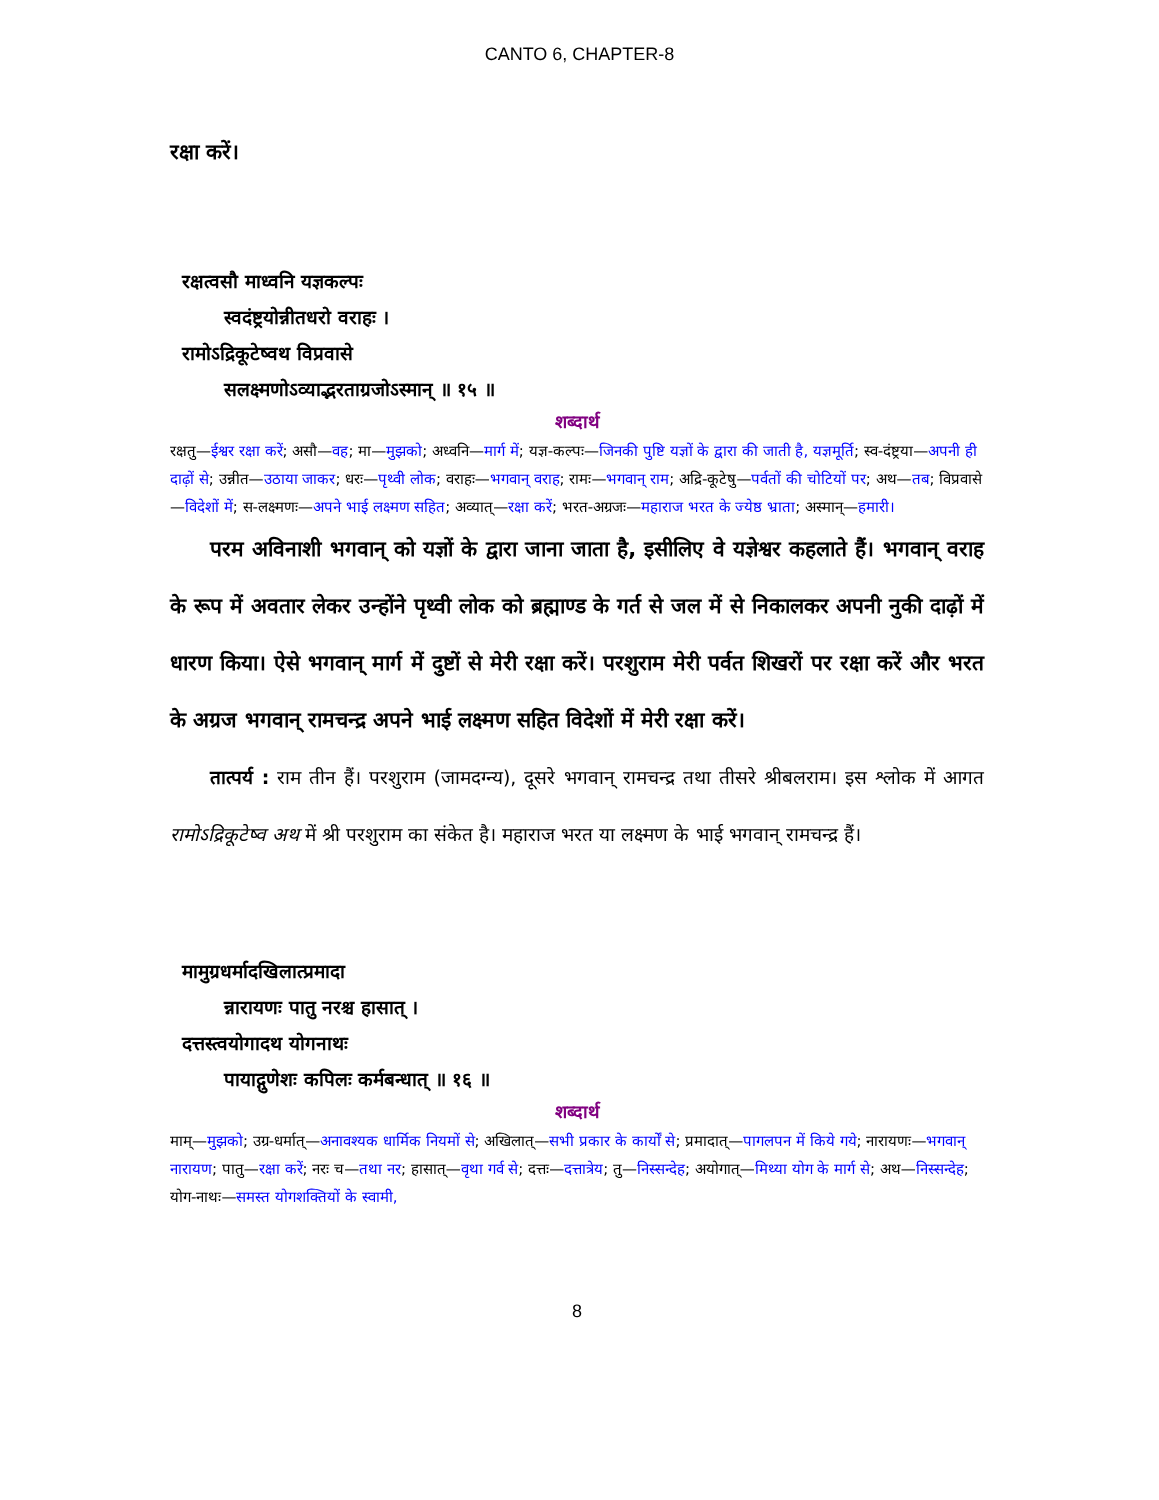CANTO 6, CHAPTER-8
रक्षा करें।
रक्षत्वसौ माध्वनि यज्ञकल्पः
स्वदंष्ट्रयोन्नीतधरो वराहः ।
रामोऽद्रिकूटेष्वथ विप्रवासे
सलक्ष्मणोऽव्याद्भरताग्रजोऽस्मान् ॥ १५ ॥
शब्दार्थ
रक्षतु—ईश्वर रक्षा करें; असौ—वह; मा—मुझको; अध्वनि—मार्ग में; यज्ञ-कल्पः—जिनकी पुष्टि यज्ञों के द्वारा की जाती है, यज्ञमूर्ति; स्व-दंष्ट्रया—अपनी ही दाढ़ों से; उन्नीत—उठाया जाकर; धरः—पृथ्वी लोक; वराहः—भगवान् वराह; रामः—भगवान् राम; अद्रि-कूटेषु—पर्वतों की चोटियों पर; अथ—तब; विप्रवासे—विदेशों में; स-लक्ष्मणः—अपने भाई लक्ष्मण सहित; अव्यात्—रक्षा करें; भरत-अग्रजः—महाराज भरत के ज्येष्ठ भ्राता; अस्मान्—हमारी।
परम अविनाशी भगवान् को यज्ञों के द्वारा जाना जाता है, इसीलिए वे यज्ञेश्वर कहलाते हैं। भगवान् वराह के रूप में अवतार लेकर उन्होंने पृथ्वी लोक को ब्रह्माण्ड के गर्त से जल में से निकालकर अपनी नुकी दाढ़ों में धारण किया। ऐसे भगवान् मार्ग में दुष्टों से मेरी रक्षा करें। परशुराम मेरी पर्वत शिखरों पर रक्षा करें और भरत के अग्रज भगवान् रामचन्द्र अपने भाई लक्ष्मण सहित विदेशों में मेरी रक्षा करें।
तात्पर्य : राम तीन हैं। परशुराम (जामदग्न्य), दूसरे भगवान् रामचन्द्र तथा तीसरे श्रीबलराम। इस श्लोक में आगत रामोऽद्रिकूटेष्व अथ में श्री परशुराम का संकेत है। महाराज भरत या लक्ष्मण के भाई भगवान् रामचन्द्र हैं।
मामुग्रधर्मादखिलात्प्रमादा
न्नारायणः पातु नरश्च हासात् ।
दत्तस्त्वयोगादथ योगनाथः
पायाद्गुणेशः कपिलः कर्मबन्धात् ॥ १६ ॥
शब्दार्थ
माम्—मुझको; उग्र-धर्मात्—अनावश्यक धार्मिक नियमों से; अखिलात्—सभी प्रकार के कार्यों से; प्रमादात्—पागलपन में किये गये; नारायणः—भगवान् नारायण; पातु—रक्षा करें; नरः च—तथा नर; हासात्—वृथा गर्व से; दत्तः—दत्तात्रेय; तु—निस्सन्देह; अयोगात्—मिथ्या योग के मार्ग से; अथ—निस्सन्देह; योग-नाथः—समस्त योगशक्तियों के स्वामी,
8